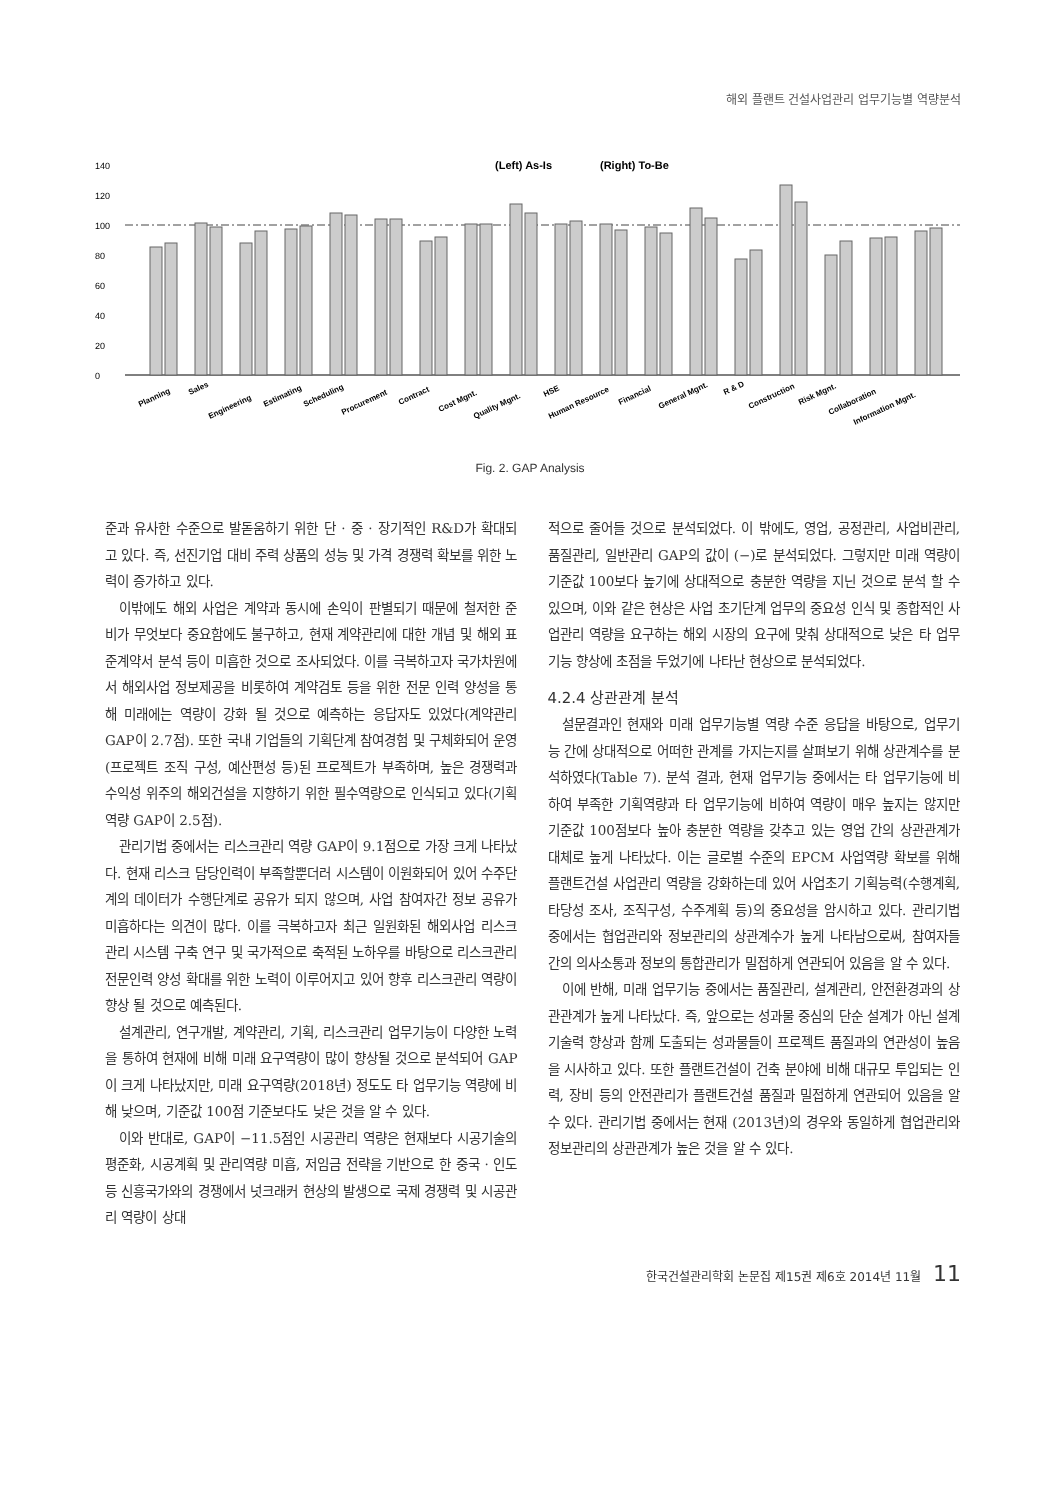해외 플랜트 건설사업관리 업무기능별 역량분석
(Left) As-Is
(Right) To-Be
140
120
100
80
60
40
20
0
Planning
Sales
Engineering
Estimating
Scheduling
Procurement
Contract
Cost Mgnt.
Quality Mgnt.
HSE
Human Resource
Financial
General Mgnt.
R & D
Construction
Risk Mgnt.
Collaboration
Information Mgnt.
Fig. 2. GAP Analysis
준과 유사한 수준으로 발돋움하기 위한 단 · 중 · 장기적인 R&D가 확대되고 있다. 즉, 선진기업 대비 주력 상품의 성능 및 가격 경쟁력 확보를 위한 노력이 증가하고 있다.
이밖에도 해외 사업은 계약과 동시에 손익이 판별되기 때문에 철저한 준비가 무엇보다 중요함에도 불구하고, 현재 계약관리에 대한 개념 및 해외 표준계약서 분석 등이 미흡한 것으로 조사되었다. 이를 극복하고자 국가차원에서 해외사업 정보제공을 비롯하여 계약검토 등을 위한 전문 인력 양성을 통해 미래에는 역량이 강화 될 것으로 예측하는 응답자도 있었다(계약관리 GAP이 2.7점). 또한 국내 기업들의 기획단계 참여경험 및 구체화되어 운영(프로젝트 조직 구성, 예산편성 등)된 프로젝트가 부족하며, 높은 경쟁력과 수익성 위주의 해외건설을 지향하기 위한 필수역량으로 인식되고 있다(기획역량 GAP이 2.5점).
관리기법 중에서는 리스크관리 역량 GAP이 9.1점으로 가장 크게 나타났다. 현재 리스크 담당인력이 부족할뿐더러 시스템이 이원화되어 있어 수주단계의 데이터가 수행단계로 공유가 되지 않으며, 사업 참여자간 정보 공유가 미흡하다는 의견이 많다. 이를 극복하고자 최근 일원화된 해외사업 리스크 관리 시스템 구축 연구 및 국가적으로 축적된 노하우를 바탕으로 리스크관리 전문인력 양성 확대를 위한 노력이 이루어지고 있어 향후 리스크관리 역량이 향상 될 것으로 예측된다.
설계관리, 연구개발, 계약관리, 기획, 리스크관리 업무기능이 다양한 노력을 통하여 현재에 비해 미래 요구역량이 많이 향상될 것으로 분석되어 GAP이 크게 나타났지만, 미래 요구역량(2018년) 정도도 타 업무기능 역량에 비해 낮으며, 기준값 100점 기준보다도 낮은 것을 알 수 있다.
이와 반대로, GAP이 −11.5점인 시공관리 역량은 현재보다 시공기술의 평준화, 시공계획 및 관리역량 미흡, 저임금 전략을 기반으로 한 중국 · 인도 등 신흥국가와의 경쟁에서 넛크래커 현상의 발생으로 국제 경쟁력 및 시공관리 역량이 상대
적으로 줄어들 것으로 분석되었다. 이 밖에도, 영업, 공정관리, 사업비관리, 품질관리, 일반관리 GAP의 값이 (−)로 분석되었다. 그렇지만 미래 역량이 기준값 100보다 높기에 상대적으로 충분한 역량을 지닌 것으로 분석 할 수 있으며, 이와 같은 현상은 사업 초기단계 업무의 중요성 인식 및 종합적인 사업관리 역량을 요구하는 해외 시장의 요구에 맞춰 상대적으로 낮은 타 업무기능 향상에 초점을 두었기에 나타난 현상으로 분석되었다.
4.2.4 상관관계 분석
설문결과인 현재와 미래 업무기능별 역량 수준 응답을 바탕으로, 업무기능 간에 상대적으로 어떠한 관계를 가지는지를 살펴보기 위해 상관계수를 분석하였다(Table 7). 분석 결과, 현재 업무기능 중에서는 타 업무기능에 비하여 부족한 기획역량과 타 업무기능에 비하여 역량이 매우 높지는 않지만 기준값 100점보다 높아 충분한 역량을 갖추고 있는 영업 간의 상관관계가 대체로 높게 나타났다. 이는 글로벌 수준의 EPCM 사업역량 확보를 위해 플랜트건설 사업관리 역량을 강화하는데 있어 사업초기 기획능력(수행계획, 타당성 조사, 조직구성, 수주계획 등)의 중요성을 암시하고 있다. 관리기법 중에서는 협업관리와 정보관리의 상관계수가 높게 나타남으로써, 참여자들 간의 의사소통과 정보의 통합관리가 밀접하게 연관되어 있음을 알 수 있다.
이에 반해, 미래 업무기능 중에서는 품질관리, 설계관리, 안전환경과의 상관관계가 높게 나타났다. 즉, 앞으로는 성과물 중심의 단순 설계가 아닌 설계 기술력 향상과 함께 도출되는 성과물들이 프로젝트 품질과의 연관성이 높음을 시사하고 있다. 또한 플랜트건설이 건축 분야에 비해 대규모 투입되는 인력, 장비 등의 안전관리가 플랜트건설 품질과 밀접하게 연관되어 있음을 알 수 있다. 관리기법 중에서는 현재 (2013년)의 경우와 동일하게 협업관리와 정보관리의 상관관계가 높은 것을 알 수 있다.
한국건설관리학회 논문집 제15권 제6호 2014년 11월 11